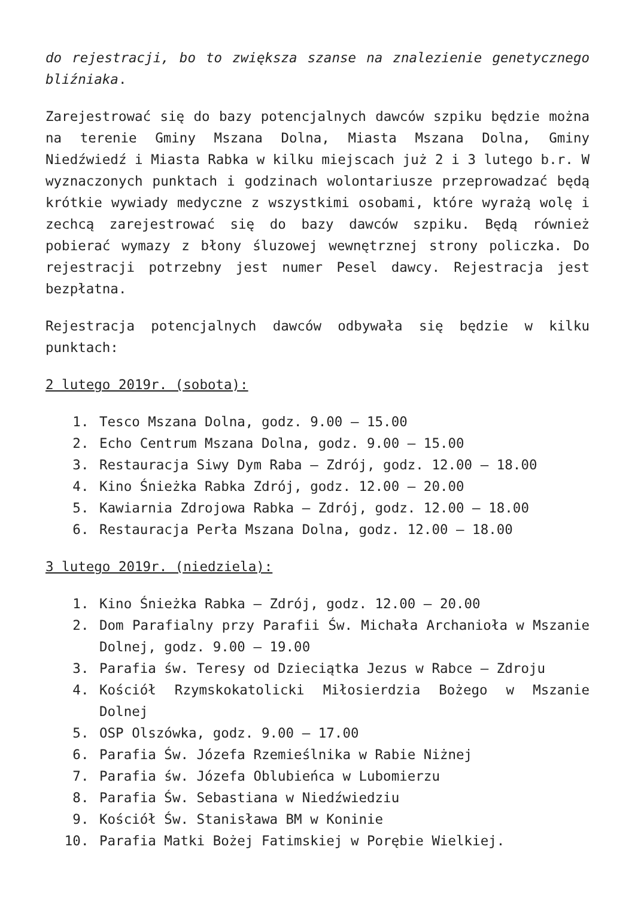do rejestracji, bo to zwiększa szanse na znalezienie genetycznego bliźniaka.
Zarejestrować się do bazy potencjalnych dawców szpiku będzie można na terenie Gminy Mszana Dolna, Miasta Mszana Dolna, Gminy Niedźwiedź i Miasta Rabka w kilku miejscach już 2 i 3 lutego b.r. W wyznaczonych punktach i godzinach wolontariusze przeprowadzać będą krótkie wywiady medyczne z wszystkimi osobami, które wyrażą wolę i zechcą zarejestrować się do bazy dawców szpiku. Będą również pobierać wymazy z błony śluzowej wewnętrznej strony policzka. Do rejestracji potrzebny jest numer Pesel dawcy. Rejestracja jest bezpłatna.
Rejestracja potencjalnych dawców odbywała się będzie w kilku punktach:
2 lutego 2019r. (sobota):
1. Tesco Mszana Dolna, godz. 9.00 – 15.00
2. Echo Centrum Mszana Dolna, godz. 9.00 – 15.00
3. Restauracja Siwy Dym Raba – Zdrój, godz. 12.00 – 18.00
4. Kino Śnieżka Rabka Zdrój, godz. 12.00 – 20.00
5. Kawiarnia Zdrojowa Rabka – Zdrój, godz. 12.00 – 18.00
6. Restauracja Perła Mszana Dolna, godz. 12.00 – 18.00
3 lutego 2019r. (niedziela):
1. Kino Śnieżka Rabka – Zdrój, godz. 12.00 – 20.00
2. Dom Parafialny przy Parafii Św. Michała Archanioła w Mszanie Dolnej, godz. 9.00 – 19.00
3. Parafia św. Teresy od Dzieciątka Jezus w Rabce – Zdroju
4. Kościół Rzymskokatolicki Miłosierdzia Bożego w Mszanie Dolnej
5. OSP Olszówka, godz. 9.00 – 17.00
6. Parafia Św. Józefa Rzemieślnika w Rabie Niżnej
7. Parafia św. Józefa Oblubieńca w Lubomierzu
8. Parafia Św. Sebastiana w Niedźwiedziu
9. Kościół Św. Stanisława BM w Koninie
10. Parafia Matki Bożej Fatimskiej w Porębie Wielkiej.